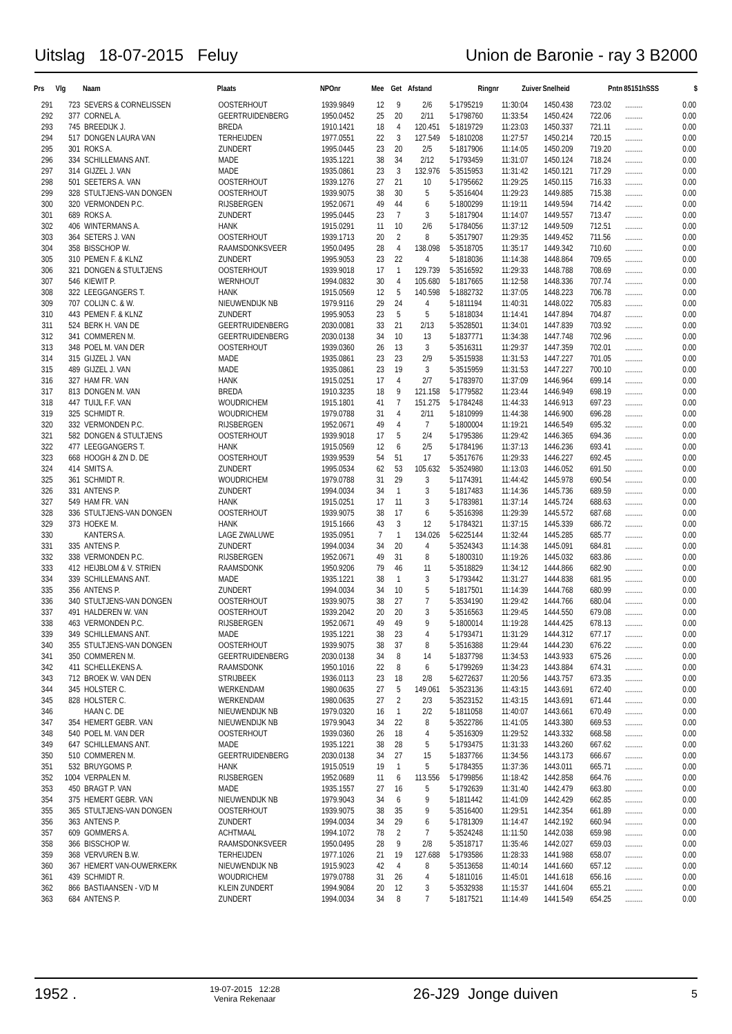Uitslag 18-07-2015 Feluy Union de Baronie - ray 3 B2000
| Prs | Vlg | Naam | Plaats | NPOnr | Mee | Get | Afstand | Ringnr | Zuiver | Snelheid | Pntn | 85151hSSS | $ |
| --- | --- | --- | --- | --- | --- | --- | --- | --- | --- | --- | --- | --- | --- |
| 291 | 723 | SEVERS & CORNELISSEN | OOSTERHOUT | 1939.9849 | 12 | 9 | 2/6 | 5-1795219 | 11:30:04 | 1450.438 | 723.02 | ......... | 0.00 |
| 292 | 377 | CORNEL A. | GEERTRUIDENBERG | 1950.0452 | 25 | 20 | 2/11 | 5-1798760 | 11:33:54 | 1450.424 | 722.06 | ......... | 0.00 |
| 293 | 745 | BREEDIJK J. | BREDA | 1910.1421 | 18 | 4 | 120.451 | 5-1819729 | 11:23:03 | 1450.337 | 721.11 | ......... | 0.00 |
| 294 | 517 | DONGEN LAURA VAN | TERHEIJDEN | 1977.0551 | 22 | 3 | 127.549 | 5-1810208 | 11:27:57 | 1450.214 | 720.15 | ......... | 0.00 |
| 295 | 301 | ROKS A. | ZUNDERT | 1995.0445 | 23 | 20 | 2/5 | 5-1817906 | 11:14:05 | 1450.209 | 719.20 | ......... | 0.00 |
| 296 | 334 | SCHILLEMANS ANT. | MADE | 1935.1221 | 38 | 34 | 2/12 | 5-1793459 | 11:31:07 | 1450.124 | 718.24 | ......... | 0.00 |
| 297 | 314 | GIJZEL J. VAN | MADE | 1935.0861 | 23 | 3 | 132.976 | 5-3515953 | 11:31:42 | 1450.121 | 717.29 | ......... | 0.00 |
| 298 | 501 | SEETERS A. VAN | OOSTERHOUT | 1939.1276 | 27 | 21 | 10 | 5-1795662 | 11:29:25 | 1450.115 | 716.33 | ......... | 0.00 |
| 299 | 328 | STULTJENS-VAN DONGEN | OOSTERHOUT | 1939.9075 | 38 | 30 | 5 | 5-3516404 | 11:29:23 | 1449.885 | 715.38 | ......... | 0.00 |
| 300 | 320 | VERMONDEN P.C. | RIJSBERGEN | 1952.0671 | 49 | 44 | 6 | 5-1800299 | 11:19:11 | 1449.594 | 714.42 | ......... | 0.00 |
| 301 | 689 | ROKS A. | ZUNDERT | 1995.0445 | 23 | 7 | 3 | 5-1817904 | 11:14:07 | 1449.557 | 713.47 | ......... | 0.00 |
| 302 | 406 | WINTERMANS A. | HANK | 1915.0291 | 11 | 10 | 2/6 | 5-1784056 | 11:37:12 | 1449.509 | 712.51 | ......... | 0.00 |
| 303 | 364 | SETERS J. VAN | OOSTERHOUT | 1939.1713 | 20 | 2 | 8 | 5-3517907 | 11:29:35 | 1449.452 | 711.56 | ......... | 0.00 |
| 304 | 358 | BISSCHOP W. | RAAMSDONKSVEER | 1950.0495 | 28 | 4 | 138.098 | 5-3518705 | 11:35:17 | 1449.342 | 710.60 | ......... | 0.00 |
| 305 | 310 | PEMEN F. & KLNZ | ZUNDERT | 1995.9053 | 23 | 22 | 4 | 5-1818036 | 11:14:38 | 1448.864 | 709.65 | ......... | 0.00 |
| 306 | 321 | DONGEN & STULTJENS | OOSTERHOUT | 1939.9018 | 17 | 1 | 129.739 | 5-3516592 | 11:29:33 | 1448.788 | 708.69 | ......... | 0.00 |
| 307 | 546 | KIEWIT P. | WERNHOUT | 1994.0832 | 30 | 4 | 105.680 | 5-1817665 | 11:12:58 | 1448.336 | 707.74 | ......... | 0.00 |
| 308 | 322 | LEEGGANGERS T. | HANK | 1915.0569 | 12 | 5 | 140.598 | 5-1882732 | 11:37:05 | 1448.223 | 706.78 | ......... | 0.00 |
| 309 | 707 | COLIJN C. & W. | NIEUWENDIJK NB | 1979.9116 | 29 | 24 | 4 | 5-1811194 | 11:40:31 | 1448.022 | 705.83 | ......... | 0.00 |
| 310 | 443 | PEMEN F. & KLNZ | ZUNDERT | 1995.9053 | 23 | 5 | 5 | 5-1818034 | 11:14:41 | 1447.894 | 704.87 | ......... | 0.00 |
| 311 | 524 | BERK H. VAN DE | GEERTRUIDENBERG | 2030.0081 | 33 | 21 | 2/13 | 5-3528501 | 11:34:01 | 1447.839 | 703.92 | ......... | 0.00 |
| 312 | 341 | COMMEREN M. | GEERTRUIDENBERG | 2030.0138 | 34 | 10 | 13 | 5-1837771 | 11:34:38 | 1447.748 | 702.96 | ......... | 0.00 |
| 313 | 348 | POEL M. VAN DER | OOSTERHOUT | 1939.0360 | 26 | 13 | 3 | 5-3516311 | 11:29:37 | 1447.359 | 702.01 | ......... | 0.00 |
| 314 | 315 | GIJZEL J. VAN | MADE | 1935.0861 | 23 | 23 | 2/9 | 5-3515938 | 11:31:53 | 1447.227 | 701.05 | ......... | 0.00 |
| 315 | 489 | GIJZEL J. VAN | MADE | 1935.0861 | 23 | 19 | 3 | 5-3515959 | 11:31:53 | 1447.227 | 700.10 | ......... | 0.00 |
| 316 | 327 | HAM FR. VAN | HANK | 1915.0251 | 17 | 4 | 2/7 | 5-1783970 | 11:37:09 | 1446.964 | 699.14 | ......... | 0.00 |
| 317 | 813 | DONGEN M. VAN | BREDA | 1910.3235 | 18 | 9 | 121.158 | 5-1779582 | 11:23:44 | 1446.949 | 698.19 | ......... | 0.00 |
| 318 | 447 | TUIJL F.F. VAN | WOUDRICHEM | 1915.1801 | 41 | 7 | 151.275 | 5-1784248 | 11:44:33 | 1446.913 | 697.23 | ......... | 0.00 |
| 319 | 325 | SCHMIDT R. | WOUDRICHEM | 1979.0788 | 31 | 4 | 2/11 | 5-1810999 | 11:44:38 | 1446.900 | 696.28 | ......... | 0.00 |
| 320 | 332 | VERMONDEN P.C. | RIJSBERGEN | 1952.0671 | 49 | 4 | 7 | 5-1800004 | 11:19:21 | 1446.549 | 695.32 | ......... | 0.00 |
| 321 | 582 | DONGEN & STULTJENS | OOSTERHOUT | 1939.9018 | 17 | 5 | 2/4 | 5-1795386 | 11:29:42 | 1446.365 | 694.36 | ......... | 0.00 |
| 322 | 477 | LEEGGANGERS T. | HANK | 1915.0569 | 12 | 6 | 2/5 | 5-1784196 | 11:37:13 | 1446.236 | 693.41 | ......... | 0.00 |
| 323 | 668 | HOOGH & ZN D. DE | OOSTERHOUT | 1939.9539 | 54 | 51 | 17 | 5-3517676 | 11:29:33 | 1446.227 | 692.45 | ......... | 0.00 |
| 324 | 414 | SMITS A. | ZUNDERT | 1995.0534 | 62 | 53 | 105.632 | 5-3524980 | 11:13:03 | 1446.052 | 691.50 | ......... | 0.00 |
| 325 | 361 | SCHMIDT R. | WOUDRICHEM | 1979.0788 | 31 | 29 | 3 | 5-1174391 | 11:44:42 | 1445.978 | 690.54 | ......... | 0.00 |
| 326 | 331 | ANTENS P. | ZUNDERT | 1994.0034 | 34 | 1 | 3 | 5-1817483 | 11:14:36 | 1445.736 | 689.59 | ......... | 0.00 |
| 327 | 549 | HAM FR. VAN | HANK | 1915.0251 | 17 | 11 | 3 | 5-1783981 | 11:37:14 | 1445.724 | 688.63 | ......... | 0.00 |
| 328 | 336 | STULTJENS-VAN DONGEN | OOSTERHOUT | 1939.9075 | 38 | 17 | 6 | 5-3516398 | 11:29:39 | 1445.572 | 687.68 | ......... | 0.00 |
| 329 | 373 | HOEKE M. | HANK | 1915.1666 | 43 | 3 | 12 | 5-1784321 | 11:37:15 | 1445.339 | 686.72 | ......... | 0.00 |
| 330 | | KANTERS A. | LAGE ZWALUWE | 1935.0951 | 7 | 1 | 134.026 | 5-6225144 | 11:32:44 | 1445.285 | 685.77 | ......... | 0.00 |
| 331 | 335 | ANTENS P. | ZUNDERT | 1994.0034 | 34 | 20 | 4 | 5-3524343 | 11:14:38 | 1445.091 | 684.81 | ......... | 0.00 |
| 332 | 338 | VERMONDEN P.C. | RIJSBERGEN | 1952.0671 | 49 | 31 | 8 | 5-1800310 | 11:19:26 | 1445.032 | 683.86 | ......... | 0.00 |
| 333 | 412 | HEIJBLOM & V. STRIEN | RAAMSDONK | 1950.9206 | 79 | 46 | 11 | 5-3518829 | 11:34:12 | 1444.866 | 682.90 | ......... | 0.00 |
| 334 | 339 | SCHILLEMANS ANT. | MADE | 1935.1221 | 38 | 1 | 3 | 5-1793442 | 11:31:27 | 1444.838 | 681.95 | ......... | 0.00 |
| 335 | 356 | ANTENS P. | ZUNDERT | 1994.0034 | 34 | 10 | 5 | 5-1817501 | 11:14:39 | 1444.768 | 680.99 | ......... | 0.00 |
| 336 | 340 | STULTJENS-VAN DONGEN | OOSTERHOUT | 1939.9075 | 38 | 27 | 7 | 5-3534190 | 11:29:42 | 1444.766 | 680.04 | ......... | 0.00 |
| 337 | 491 | HALDEREN W. VAN | OOSTERHOUT | 1939.2042 | 20 | 20 | 3 | 5-3516563 | 11:29:45 | 1444.550 | 679.08 | ......... | 0.00 |
| 338 | 463 | VERMONDEN P.C. | RIJSBERGEN | 1952.0671 | 49 | 49 | 9 | 5-1800014 | 11:19:28 | 1444.425 | 678.13 | ......... | 0.00 |
| 339 | 349 | SCHILLEMANS ANT. | MADE | 1935.1221 | 38 | 23 | 4 | 5-1793471 | 11:31:29 | 1444.312 | 677.17 | ......... | 0.00 |
| 340 | 355 | STULTJENS-VAN DONGEN | OOSTERHOUT | 1939.9075 | 38 | 37 | 8 | 5-3516388 | 11:29:44 | 1444.230 | 676.22 | ......... | 0.00 |
| 341 | 350 | COMMEREN M. | GEERTRUIDENBERG | 2030.0138 | 34 | 8 | 14 | 5-1837798 | 11:34:53 | 1443.933 | 675.26 | ......... | 0.00 |
| 342 | 411 | SCHELLEKENS A. | RAAMSDONK | 1950.1016 | 22 | 8 | 6 | 5-1799269 | 11:34:23 | 1443.884 | 674.31 | ......... | 0.00 |
| 343 | 712 | BROEK W. VAN DEN | STRIJBEEK | 1936.0113 | 23 | 18 | 2/8 | 5-6272637 | 11:20:56 | 1443.757 | 673.35 | ......... | 0.00 |
| 344 | 345 | HOLSTER C. | WERKENDAM | 1980.0635 | 27 | 5 | 149.061 | 5-3523136 | 11:43:15 | 1443.691 | 672.40 | ......... | 0.00 |
| 345 | 828 | HOLSTER C. | WERKENDAM | 1980.0635 | 27 | 2 | 2/3 | 5-3523152 | 11:43:15 | 1443.691 | 671.44 | ......... | 0.00 |
| 346 | | HAAN C. DE | NIEUWENDIJK NB | 1979.0320 | 16 | 1 | 2/2 | 5-1811058 | 11:40:07 | 1443.661 | 670.49 | ......... | 0.00 |
| 347 | 354 | HEMERT GEBR. VAN | NIEUWENDIJK NB | 1979.9043 | 34 | 22 | 8 | 5-3522786 | 11:41:05 | 1443.380 | 669.53 | ......... | 0.00 |
| 348 | 540 | POEL M. VAN DER | OOSTERHOUT | 1939.0360 | 26 | 18 | 4 | 5-3516309 | 11:29:52 | 1443.332 | 668.58 | ......... | 0.00 |
| 349 | 647 | SCHILLEMANS ANT. | MADE | 1935.1221 | 38 | 28 | 5 | 5-1793475 | 11:31:33 | 1443.260 | 667.62 | ......... | 0.00 |
| 350 | 510 | COMMEREN M. | GEERTRUIDENBERG | 2030.0138 | 34 | 27 | 15 | 5-1837766 | 11:34:56 | 1443.173 | 666.67 | ......... | 0.00 |
| 351 | 532 | BRUYGOMS P. | HANK | 1915.0519 | 19 | 1 | 5 | 5-1784355 | 11:37:36 | 1443.011 | 665.71 | ......... | 0.00 |
| 352 | 1004 | VERPALEN M. | RIJSBERGEN | 1952.0689 | 11 | 6 | 113.556 | 5-1799856 | 11:18:42 | 1442.858 | 664.76 | ......... | 0.00 |
| 353 | 450 | BRAGT P. VAN | MADE | 1935.1557 | 27 | 16 | 5 | 5-1792639 | 11:31:40 | 1442.479 | 663.80 | ......... | 0.00 |
| 354 | 375 | HEMERT GEBR. VAN | NIEUWENDIJK NB | 1979.9043 | 34 | 6 | 9 | 5-1811442 | 11:41:09 | 1442.429 | 662.85 | ......... | 0.00 |
| 355 | 365 | STULTJENS-VAN DONGEN | OOSTERHOUT | 1939.9075 | 38 | 35 | 9 | 5-3516400 | 11:29:51 | 1442.354 | 661.89 | ......... | 0.00 |
| 356 | 363 | ANTENS P. | ZUNDERT | 1994.0034 | 34 | 29 | 6 | 5-1781309 | 11:14:47 | 1442.192 | 660.94 | ......... | 0.00 |
| 357 | 609 | GOMMERS A. | ACHTMAAL | 1994.1072 | 78 | 2 | 7 | 5-3524248 | 11:11:50 | 1442.038 | 659.98 | ......... | 0.00 |
| 358 | 366 | BISSCHOP W. | RAAMSDONKSVEER | 1950.0495 | 28 | 9 | 2/8 | 5-3518717 | 11:35:46 | 1442.027 | 659.03 | ......... | 0.00 |
| 359 | 368 | VERVUREN B.W. | TERHEIJDEN | 1977.1026 | 21 | 19 | 127.688 | 5-1793586 | 11:28:33 | 1441.988 | 658.07 | ......... | 0.00 |
| 360 | 367 | HEMERT VAN-OUWERKERK | NIEUWENDIJK NB | 1915.9023 | 42 | 4 | 8 | 5-3513658 | 11:40:14 | 1441.660 | 657.12 | ......... | 0.00 |
| 361 | 439 | SCHMIDT R. | WOUDRICHEM | 1979.0788 | 31 | 26 | 4 | 5-1811016 | 11:45:01 | 1441.618 | 656.16 | ......... | 0.00 |
| 362 | 866 | BASTIAANSEN - V/D M | KLEIN ZUNDERT | 1994.9084 | 20 | 12 | 3 | 5-3532938 | 11:15:37 | 1441.604 | 655.21 | ......... | 0.00 |
| 363 | 684 | ANTENS P. | ZUNDERT | 1994.0034 | 34 | 8 | 7 | 5-1817521 | 11:14:49 | 1441.549 | 654.25 | ......... | 0.00 |
1952 . 19-07-2015 12:28
Venira Rekenaar 26-J29 Jonge duiven 5